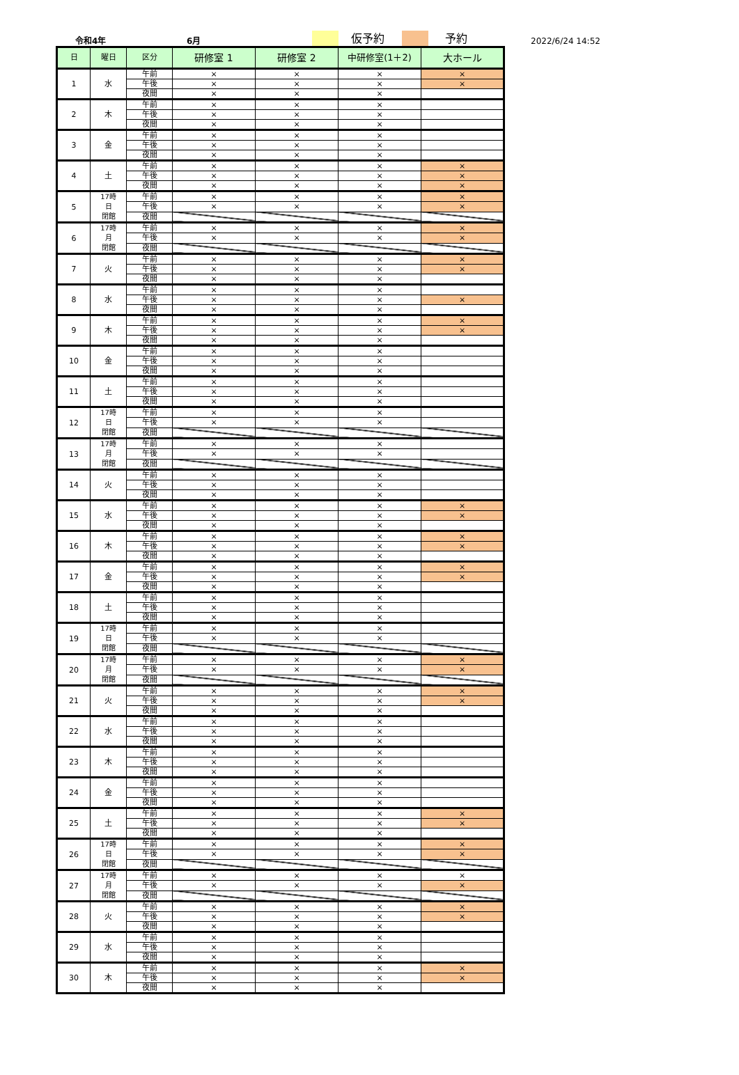令和4年 6月 仮予約 予約 2022/6/24 14:52
| 日 | 曜日 | 区分 | 研修室 1 | 研修室 2 | 中研修室(1＋2) | 大ホール |
| --- | --- | --- | --- | --- | --- | --- |
| 1 | 水 | 午前 | × | × | × | × |
| | | 午後 | × | × | × | × |
| | | 夜間 | × | × | × | |
| 2 | 木 | 午前 | × | × | × | |
| | | 午後 | × | × | × | |
| | | 夜間 | × | × | × | |
| 3 | 金 | 午前 | × | × | × | |
| | | 午後 | × | × | × | |
| | | 夜間 | × | × | × | |
| 4 | 土 | 午前 | × | × | × | × |
| | | 午後 | × | × | × | × |
| | | 夜間 | × | × | × | × |
| 5 | 17時 日 閉館 | 午前 | × | × | × | × |
| | | 午後 | × | × | × | × |
| | | 夜間 | | | | |
| 6 | 17時 月 閉館 | 午前 | × | × | × | × |
| | | 午後 | × | × | × | × |
| | | 夜間 | | | | |
| 7 | 火 | 午前 | × | × | × | × |
| | | 午後 | × | × | × | × |
| | | 夜間 | × | × | × | |
| 8 | 水 | 午前 | × | × | × | |
| | | 午後 | × | × | × | × |
| | | 夜間 | × | × | × | |
| 9 | 木 | 午前 | × | × | × | × |
| | | 午後 | × | × | × | × |
| | | 夜間 | × | × | × | |
| 10 | 金 | 午前 | × | × | × | |
| | | 午後 | × | × | × | |
| | | 夜間 | × | × | × | |
| 11 | 土 | 午前 | × | × | × | |
| | | 午後 | × | × | × | |
| | | 夜間 | × | × | × | |
| 12 | 17時 日 閉館 | 午前 | × | × | × | |
| | | 午後 | × | × | × | |
| | | 夜間 | | | | |
| 13 | 17時 月 閉館 | 午前 | × | × | × | |
| | | 午後 | × | × | × | |
| | | 夜間 | | | | |
| 14 | 火 | 午前 | × | × | × | |
| | | 午後 | × | × | × | |
| | | 夜間 | × | × | × | |
| 15 | 水 | 午前 | × | × | × | × |
| | | 午後 | × | × | × | × |
| | | 夜間 | × | × | × | |
| 16 | 木 | 午前 | × | × | × | × |
| | | 午後 | × | × | × | × |
| | | 夜間 | × | × | × | |
| 17 | 金 | 午前 | × | × | × | × |
| | | 午後 | × | × | × | × |
| | | 夜間 | × | × | × | |
| 18 | 土 | 午前 | × | × | × | |
| | | 午後 | × | × | × | |
| | | 夜間 | × | × | × | |
| 19 | 17時 日 閉館 | 午前 | × | × | × | |
| | | 午後 | × | × | × | |
| | | 夜間 | | | | |
| 20 | 17時 月 閉館 | 午前 | × | × | × | × |
| | | 午後 | × | × | × | × |
| | | 夜間 | | | | |
| 21 | 火 | 午前 | × | × | × | × |
| | | 午後 | × | × | × | × |
| | | 夜間 | × | × | × | |
| 22 | 水 | 午前 | × | × | × | |
| | | 午後 | × | × | × | |
| | | 夜間 | × | × | × | |
| 23 | 木 | 午前 | × | × | × | |
| | | 午後 | × | × | × | |
| | | 夜間 | × | × | × | |
| 24 | 金 | 午前 | × | × | × | |
| | | 午後 | × | × | × | |
| | | 夜間 | × | × | × | |
| 25 | 土 | 午前 | × | × | × | × |
| | | 午後 | × | × | × | × |
| | | 夜間 | × | × | × | |
| 26 | 17時 日 閉館 | 午前 | × | × | × | × |
| | | 午後 | × | × | × | × |
| | | 夜間 | | | | |
| 27 | 17時 月 閉館 | 午前 | × | × | × | × |
| | | 午後 | × | × | × | × |
| | | 夜間 | | | | |
| 28 | 火 | 午前 | × | × | × | × |
| | | 午後 | × | × | × | × |
| | | 夜間 | × | × | × | |
| 29 | 水 | 午前 | × | × | × | |
| | | 午後 | × | × | × | |
| | | 夜間 | × | × | × | |
| 30 | 木 | 午前 | × | × | × | × |
| | | 午後 | × | × | × | × |
| | | 夜間 | × | × | × | |